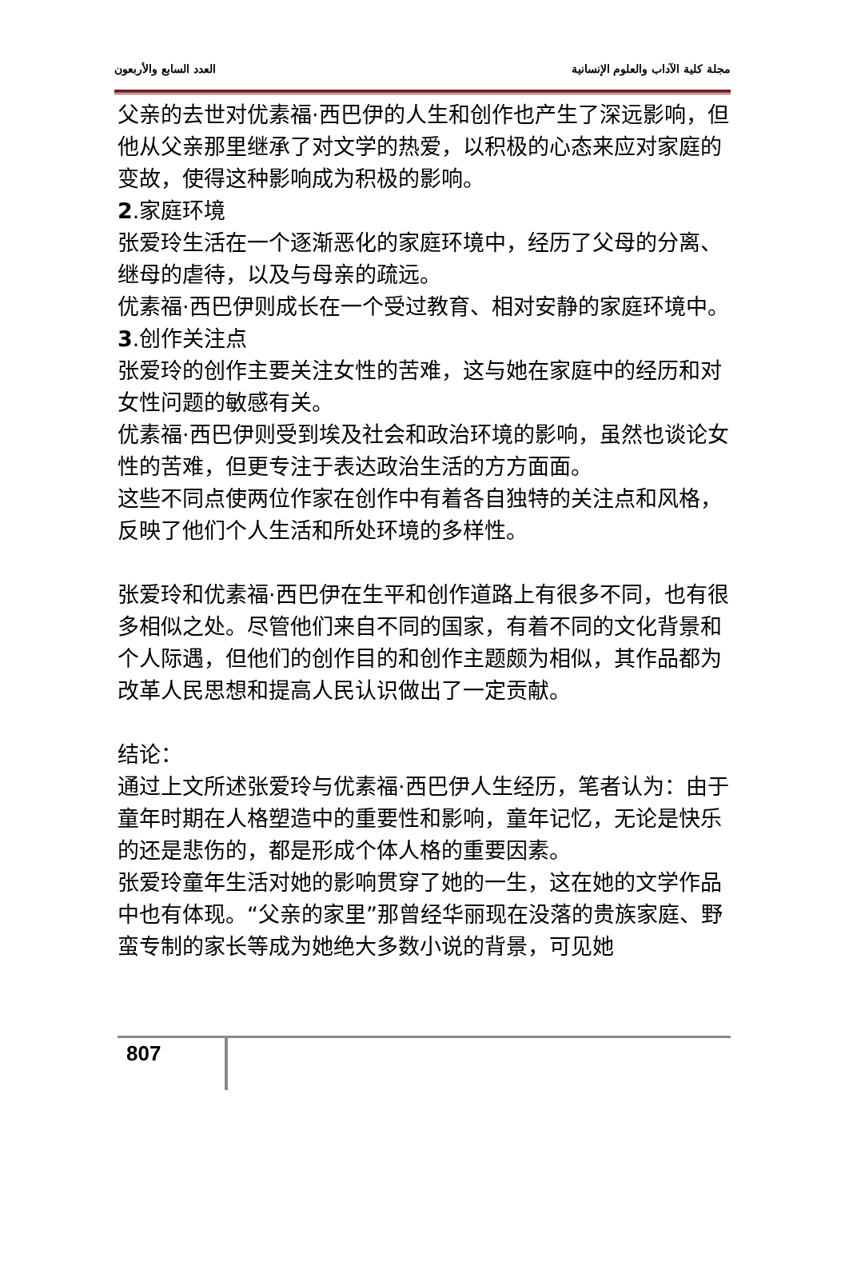مجلة كلية الآداب والعلوم الإنسانية العدد السابع والأربعون
父亲的去世对优素福·西巴伊的人生和创作也产生了深远影响，但他从父亲那里继承了对文学的热爱，以积极的心态来应对家庭的变故，使得这种影响成为积极的影响。
2.家庭环境
张爱玲生活在一个逐渐恶化的家庭环境中，经历了父母的分离、继母的虐待，以及与母亲的疏远。
优素福·西巴伊则成长在一个受过教育、相对安静的家庭环境中。
3.创作关注点
张爱玲的创作主要关注女性的苦难，这与她在家庭中的经历和对女性问题的敏感有关。
优素福·西巴伊则受到埃及社会和政治环境的影响，虽然也谈论女性的苦难，但更专注于表达政治生活的方方面面。
这些不同点使两位作家在创作中有着各自独特的关注点和风格，反映了他们个人生活和所处环境的多样性。
张爱玲和优素福·西巴伊在生平和创作道路上有很多不同，也有很多相似之处。尽管他们来自不同的国家，有着不同的文化背景和个人际遇，但他们的创作目的和创作主题颇为相似，其作品都为改革人民思想和提高人民认识做出了一定贡献。
结论：
通过上文所述张爱玲与优素福·西巴伊人生经历，笔者认为：由于童年时期在人格塑造中的重要性和影响，童年记忆，无论是快乐的还是悲伤的，都是形成个体人格的重要因素。
张爱玲童年生活对她的影响贯穿了她的一生，这在她的文学作品中也有体现。“父亲的家里”那曾经华丽现在没落的贵族家庭、野蛮专制的家长等成为她绝大多数小说的背景，可见她
807